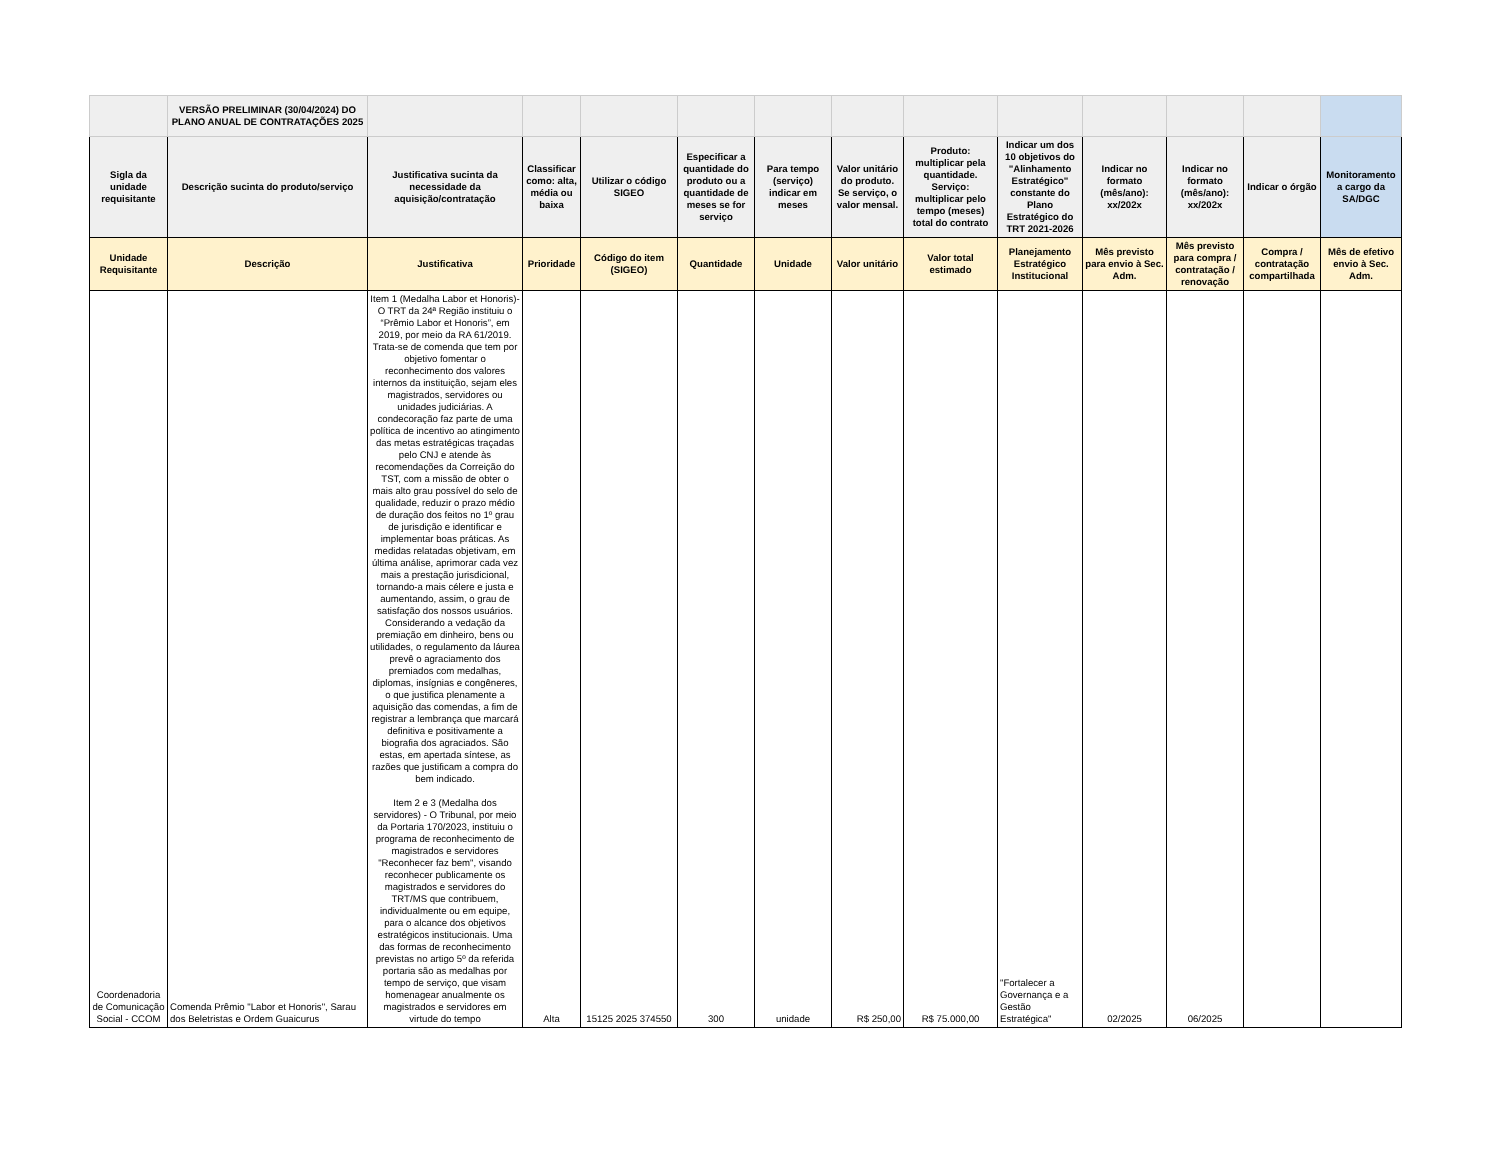| | VERSÃO PRELIMINAR (30/04/2024) DO PLANO ANUAL DE CONTRATAÇÕES 2025 | | | | | | | | | | | | |
| Sigla da unidade requisitante | Descrição sucinta do produto/serviço | Justificativa sucinta da necessidade da aquisição/contratação | Classificar como: alta, média ou baixa | Utilizar o código SIGEO | Especificar a quantidade do produto ou a quantidade de meses se for serviço | Para tempo (serviço) indicar em meses | Valor unitário do produto. Se serviço, o valor mensal. | Produto: multiplicar pela quantidade. Serviço: multiplicar pelo tempo (meses) total do contrato | Indicar um dos 10 objetivos do "Alinhamento Estratégico" constante do Plano Estratégico do TRT 2021-2026 | Indicar no formato (mês/ano): xx/202x | Indicar no formato (mês/ano): xx/202x | Indicar o órgão | Monitoramento a cargo da SA/DGC |
| Unidade Requisitante | Descrição | Justificativa | Prioridade | Código do item (SIGEO) | Quantidade | Unidade | Valor unitário | Valor total estimado | Planejamento Estratégico Institucional | Mês previsto para envio à Sec. Adm. | Mês previsto para compra / contratação / renovação | Compra / contratação compartilhada | Mês de efetivo envio à Sec. Adm. |
| Coordenadoria de Comunicação Social - CCOM | Comenda Prêmio "Labor et Honoris", Sarau dos Beletristas e Ordem Guaicurus | Item 1 (Medalha Labor et Honoris)- O TRT da 24ª Região instituiu o “Prêmio Labor et Honoris”, em 2019, por meio da RA 61/2019. Trata-se de comenda que tem por objetivo fomentar o reconhecimento dos valores internos da instituição, sejam eles magistrados, servidores ou unidades judiciárias. A condecoração faz parte de uma política de incentivo ao atingimento das metas estratégicas traçadas pelo CNJ e atende às recomendações da Correição do TST, com a missão de obter o mais alto grau possível do selo de qualidade, reduzir o prazo médio de duração dos feitos no 1º grau de jurisdição e identificar e implementar boas práticas. As medidas relatadas objetivam, em última análise, aprimorar cada vez mais a prestação jurisdicional, tornando-a mais célere e justa e aumentando, assim, o grau de satisfação dos nossos usuários. Considerando a vedação da premiação em dinheiro, bens ou utilidades, o regulamento da láurea prevê o agraciamento dos premiados com medalhas, diplomas, insígnias e congêneres, o que justifica plenamente a aquisição das comendas, a fim de registrar a lembrança que marcará definitiva e positivamente a biografia dos agraciados. São estas, em apertada síntese, as razões que justificam a compra do bem indicado. Item 2 e 3 (Medalha dos servidores) - O Tribunal, por meio da Portaria 170/2023, instituiu o programa de reconhecimento de magistrados e servidores "Reconhecer faz bem", visando reconhecer publicamente os magistrados e servidores do TRT/MS que contribuem, individualmente ou em equipe, para o alcance dos objetivos estratégicos institucionais. Uma das formas de reconhecimento previstas no artigo 5º da referida portaria são as medalhas por tempo de serviço, que visam homenagear anualmente os magistrados e servidores em virtude do tempo | Alta | 15125 2025 374550 | 300 | unidade | R$ 250,00 | R$ 75.000,00 | "Fortalecer a Governança e a Gestão Estratégica" | 02/2025 | 06/2025 | | |